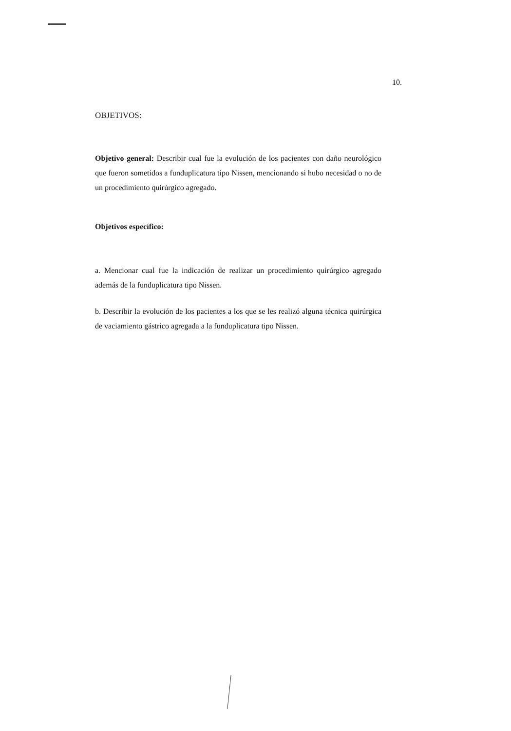10.
OBJETIVOS:
Objetivo general: Describir cual fue la evolución de los pacientes con daño neurológico que fueron sometidos a funduplicatura tipo Nissen, mencionando si hubo necesidad o no de un procedimiento quirúrgico agregado.
Objetivos específico:
a. Mencionar cual fue la indicación de realizar un procedimiento quirúrgico agregado además de la funduplicatura tipo Nissen.
b. Describir la evolución de los pacientes a los que se les realizó alguna técnica quirúrgica de vaciamiento gástrico agregada a la funduplicatura tipo Nissen.